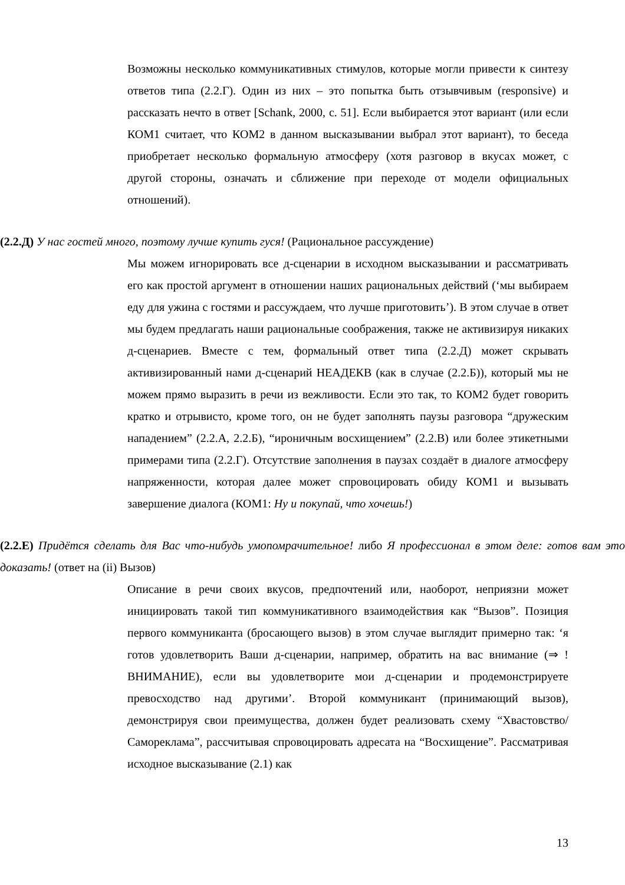Возможны несколько коммуникативных стимулов, которые могли привести к синтезу ответов типа (2.2.Г). Один из них – это попытка быть отзывчивым (responsive) и рассказать нечто в ответ [Schank, 2000, с. 51]. Если выбирается этот вариант (или если КОМ1 считает, что КОМ2 в данном высказывании выбрал этот вариант), то беседа приобретает несколько формальную атмосферу (хотя разговор в вкусах может, с другой стороны, означать и сближение при переходе от модели официальных отношений).
(2.2.Д) У нас гостей много, поэтому лучше купить гуся! (Рациональное рассуждение)
Мы можем игнорировать все д-сценарии в исходном высказывании и рассматривать его как простой аргумент в отношении наших рациональных действий (‘мы выбираем еду для ужина с гостями и рассуждаем, что лучше приготовить’). В этом случае в ответ мы будем предлагать наши рациональные соображения, также не активизируя никаких д-сценариев. Вместе с тем, формальный ответ типа (2.2.Д) может скрывать активизированный нами д-сценарий НЕАДЕКВ (как в случае (2.2.Б)), который мы не можем прямо выразить в речи из вежливости. Если это так, то КОМ2 будет говорить кратко и отрывисто, кроме того, он не будет заполнять паузы разговора “дружеским нападением” (2.2.А, 2.2.Б), “ироничным восхищением” (2.2.В) или более этикетными примерами типа (2.2.Г). Отсутствие заполнения в паузах создаёт в диалоге атмосферу напряженности, которая далее может спровоцировать обиду КОМ1 и вызывать завершение диалога (КОМ1: Ну и покупай, что хочешь!)
(2.2.Е) Придётся сделать для Вас что-нибудь умопомрачительное! либо Я профессионал в этом деле: готов вам это доказать! (ответ на (ii) Вызов)
Описание в речи своих вкусов, предпочтений или, наоборот, неприязни может инициировать такой тип коммуникативного взаимодействия как “Вызов”. Позиция первого коммуниканта (бросающего вызов) в этом случае выглядит примерно так: ‘я готов удовлетворить Ваши д-сценарии, например, обратить на вас внимание (⇒ !ВНИМАНИЕ), если вы удовлетворите мои д-сценарии и продемонстрируете превосходство над другими’. Второй коммуникант (принимающий вызов), демонстрируя свои преимущества, должен будет реализовать схему “Хвастовство/Самореклама”, рассчитывая спровоцировать адресата на “Восхищение”. Рассматривая исходное высказывание (2.1) как
13